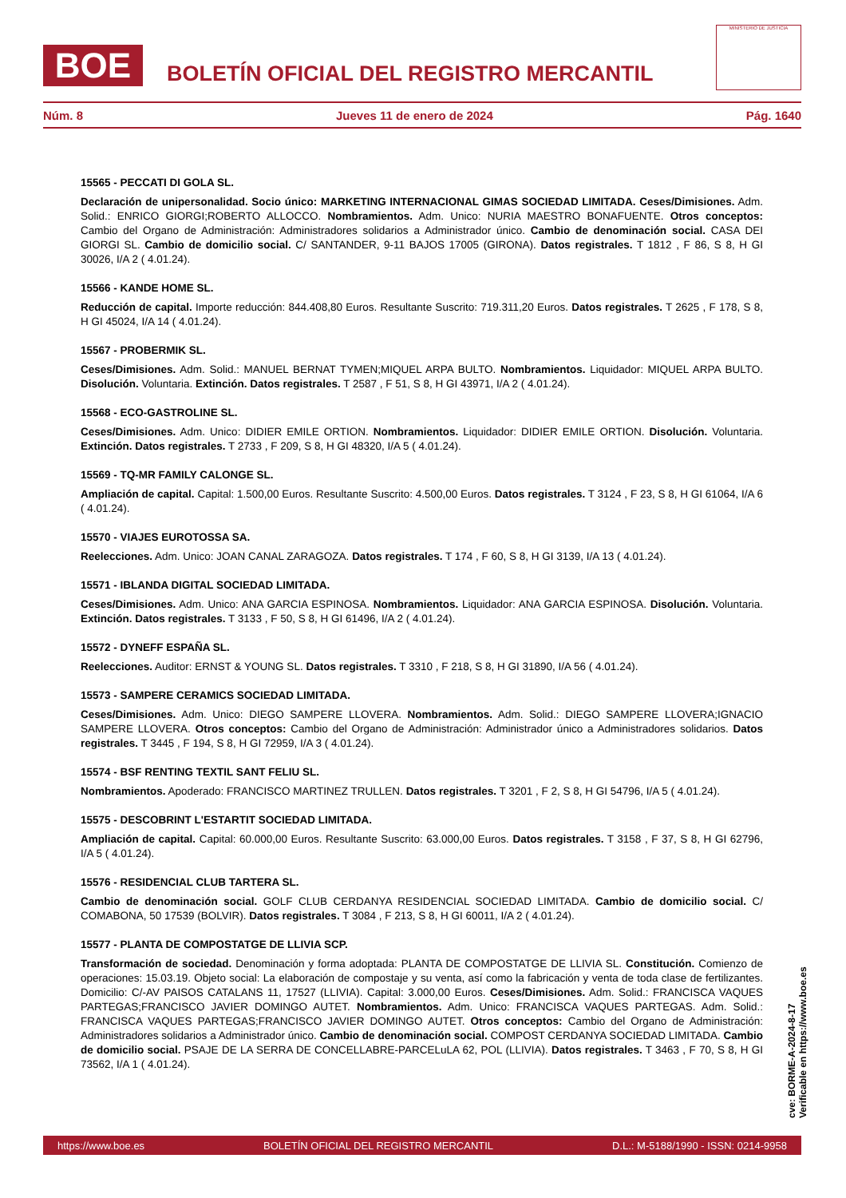BOE
BOLETÍN OFICIAL DEL REGISTRO MERCANTIL
MINISTERIO DE JUSTICIA
Núm. 8 Jueves 11 de enero de 2024 Pág. 1640
15565 - PECCATI DI GOLA SL.
Declaración de unipersonalidad. Socio único: MARKETING INTERNACIONAL GIMAS SOCIEDAD LIMITADA. Ceses/Dimisiones. Adm. Solid.: ENRICO GIORGI;ROBERTO ALLOCCO. Nombramientos. Adm. Unico: NURIA MAESTRO BONAFUENTE. Otros conceptos: Cambio del Organo de Administración: Administradores solidarios a Administrador único. Cambio de denominación social. CASA DEI GIORGI SL. Cambio de domicilio social. C/ SANTANDER, 9-11 BAJOS 17005 (GIRONA). Datos registrales. T 1812 , F 86, S 8, H GI 30026, I/A 2 ( 4.01.24).
15566 - KANDE HOME SL.
Reducción de capital. Importe reducción: 844.408,80 Euros. Resultante Suscrito: 719.311,20 Euros. Datos registrales. T 2625 , F 178, S 8, H GI 45024, I/A 14 ( 4.01.24).
15567 - PROBERMIK SL.
Ceses/Dimisiones. Adm. Solid.: MANUEL BERNAT TYMEN;MIQUEL ARPA BULTO. Nombramientos. Liquidador: MIQUEL ARPA BULTO. Disolución. Voluntaria. Extinción. Datos registrales. T 2587 , F 51, S 8, H GI 43971, I/A 2 ( 4.01.24).
15568 - ECO-GASTROLINE SL.
Ceses/Dimisiones. Adm. Unico: DIDIER EMILE ORTION. Nombramientos. Liquidador: DIDIER EMILE ORTION. Disolución. Voluntaria. Extinción. Datos registrales. T 2733 , F 209, S 8, H GI 48320, I/A 5 ( 4.01.24).
15569 - TQ-MR FAMILY CALONGE SL.
Ampliación de capital. Capital: 1.500,00 Euros. Resultante Suscrito: 4.500,00 Euros. Datos registrales. T 3124 , F 23, S 8, H GI 61064, I/A 6 ( 4.01.24).
15570 - VIAJES EUROTOSSA SA.
Reelecciones. Adm. Unico: JOAN CANAL ZARAGOZA. Datos registrales. T 174 , F 60, S 8, H GI 3139, I/A 13 ( 4.01.24).
15571 - IBLANDA DIGITAL SOCIEDAD LIMITADA.
Ceses/Dimisiones. Adm. Unico: ANA GARCIA ESPINOSA. Nombramientos. Liquidador: ANA GARCIA ESPINOSA. Disolución. Voluntaria. Extinción. Datos registrales. T 3133 , F 50, S 8, H GI 61496, I/A 2 ( 4.01.24).
15572 - DYNEFF ESPAÑA SL.
Reelecciones. Auditor: ERNST & YOUNG SL. Datos registrales. T 3310 , F 218, S 8, H GI 31890, I/A 56 ( 4.01.24).
15573 - SAMPERE CERAMICS SOCIEDAD LIMITADA.
Ceses/Dimisiones. Adm. Unico: DIEGO SAMPERE LLOVERA. Nombramientos. Adm. Solid.: DIEGO SAMPERE LLOVERA;IGNACIO SAMPERE LLOVERA. Otros conceptos: Cambio del Organo de Administración: Administrador único a Administradores solidarios. Datos registrales. T 3445 , F 194, S 8, H GI 72959, I/A 3 ( 4.01.24).
15574 - BSF RENTING TEXTIL SANT FELIU SL.
Nombramientos. Apoderado: FRANCISCO MARTINEZ TRULLEN. Datos registrales. T 3201 , F 2, S 8, H GI 54796, I/A 5 ( 4.01.24).
15575 - DESCOBRINT L'ESTARTIT SOCIEDAD LIMITADA.
Ampliación de capital. Capital: 60.000,00 Euros. Resultante Suscrito: 63.000,00 Euros. Datos registrales. T 3158 , F 37, S 8, H GI 62796, I/A 5 ( 4.01.24).
15576 - RESIDENCIAL CLUB TARTERA SL.
Cambio de denominación social. GOLF CLUB CERDANYA RESIDENCIAL SOCIEDAD LIMITADA. Cambio de domicilio social. C/ COMABONA, 50 17539 (BOLVIR). Datos registrales. T 3084 , F 213, S 8, H GI 60011, I/A 2 ( 4.01.24).
15577 - PLANTA DE COMPOSTATGE DE LLIVIA SCP.
Transformación de sociedad. Denominación y forma adoptada: PLANTA DE COMPOSTATGE DE LLIVIA SL. Constitución. Comienzo de operaciones: 15.03.19. Objeto social: La elaboración de compostaje y su venta, así como la fabricación y venta de toda clase de fertilizantes. Domicilio: C/-AV PAISOS CATALANS 11, 17527 (LLIVIA). Capital: 3.000,00 Euros. Ceses/Dimisiones. Adm. Solid.: FRANCISCA VAQUES PARTEGAS;FRANCISCO JAVIER DOMINGO AUTET. Nombramientos. Adm. Unico: FRANCISCA VAQUES PARTEGAS. Adm. Solid.: FRANCISCA VAQUES PARTEGAS;FRANCISCO JAVIER DOMINGO AUTET. Otros conceptos: Cambio del Organo de Administración: Administradores solidarios a Administrador único. Cambio de denominación social. COMPOST CERDANYA SOCIEDAD LIMITADA. Cambio de domicilio social. PSAJE DE LA SERRA DE CONCELLABRE-PARCELuLA 62, POL (LLIVIA). Datos registrales. T 3463 , F 70, S 8, H GI 73562, I/A 1 ( 4.01.24).
cve: BORME-A-2024-8-17
Verificable en https://www.boe.es
https://www.boe.es BOLETÍN OFICIAL DEL REGISTRO MERCANTIL D.L.: M-5188/1990 - ISSN: 0214-9958